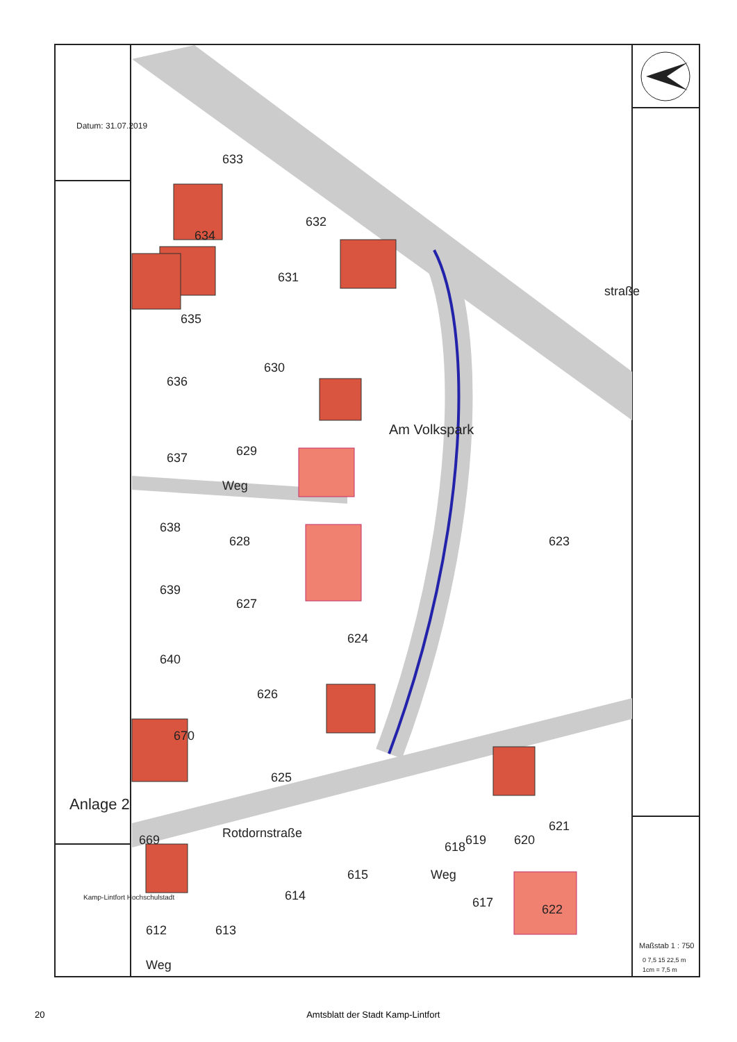632
631
630
629
628
627
626
625
623
624
633
634
635
636
637
638
639
640
670
669
612
613
614
615
618
619
620
621
622
617
Am Volkspark
Rotdornstraße
Weg
Weg
Weg
straße
Datum: 31.07.2019
Anlage 2
Kamp-Lintfort Hochschulstadt
Maßstab 1 : 750
0 7,5 15 22,5 m
1cm = 7,5 m
20 Amtsblatt der Stadt Kamp-Lintfort